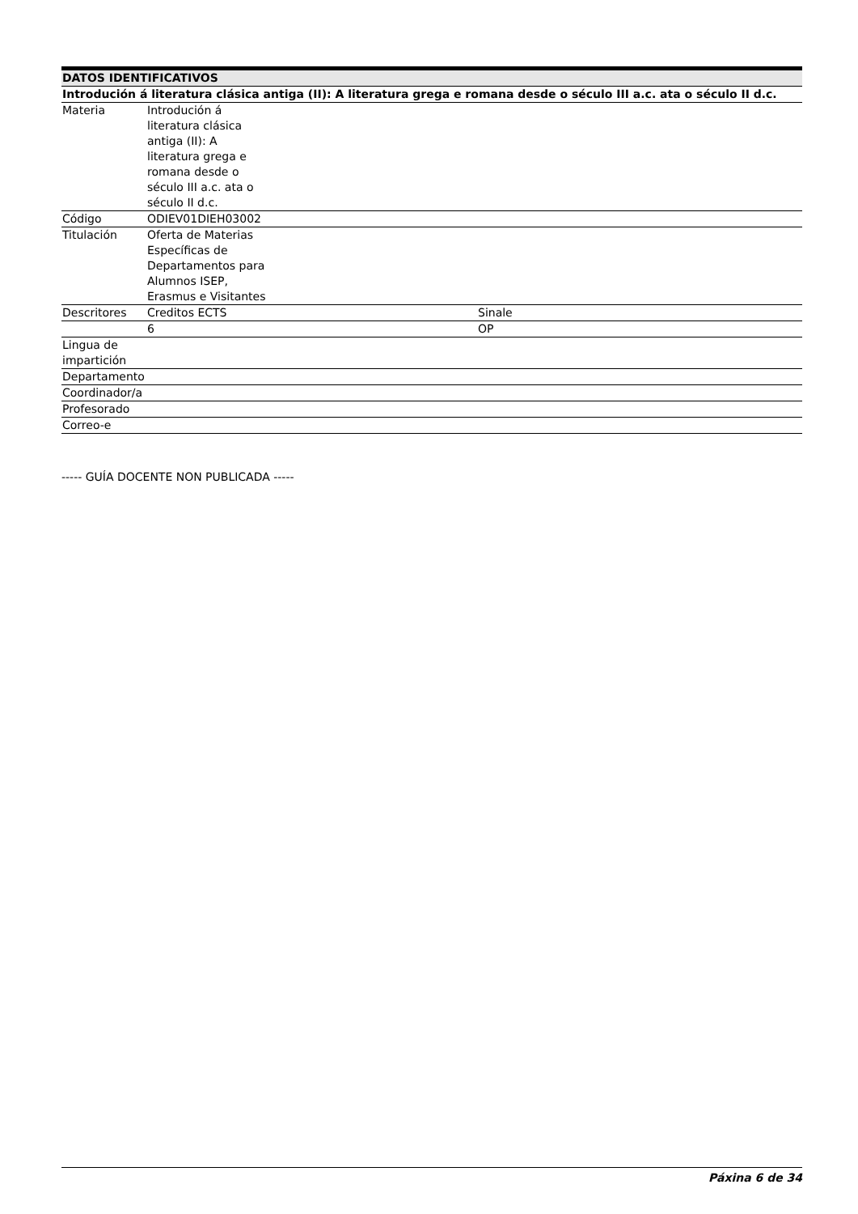| DATOS IDENTIFICATIVOS | | | | | |
| --- | --- | --- | --- | --- | --- |
| Introdución á literatura clásica antiga (II): A literatura grega e romana desde o século III a.c. ata o século II d.c. | | | | | |
| Materia | Introdución á literatura clásica antiga (II): A literatura grega e romana desde o século III a.c. ata o século II d.c. | | | | |
| Código | ODIEV01DIEH03002 | | | | |
| Titulación | Oferta de Materias Específicas de Departamentos para Alumnos ISEP, Erasmus e Visitantes | | | | |
| Descritores | Creditos ECTS | | Sinale | | |
| | 6 | | OP | | |
| Lingua de impartición | | | | | |
| Departamento | | | | | |
| Coordinador/a | | | | | |
| Profesorado | | | | | |
| Correo-e | | | | | |
----- GUÍA DOCENTE NON PUBLICADA -----
Páxina 6 de 34